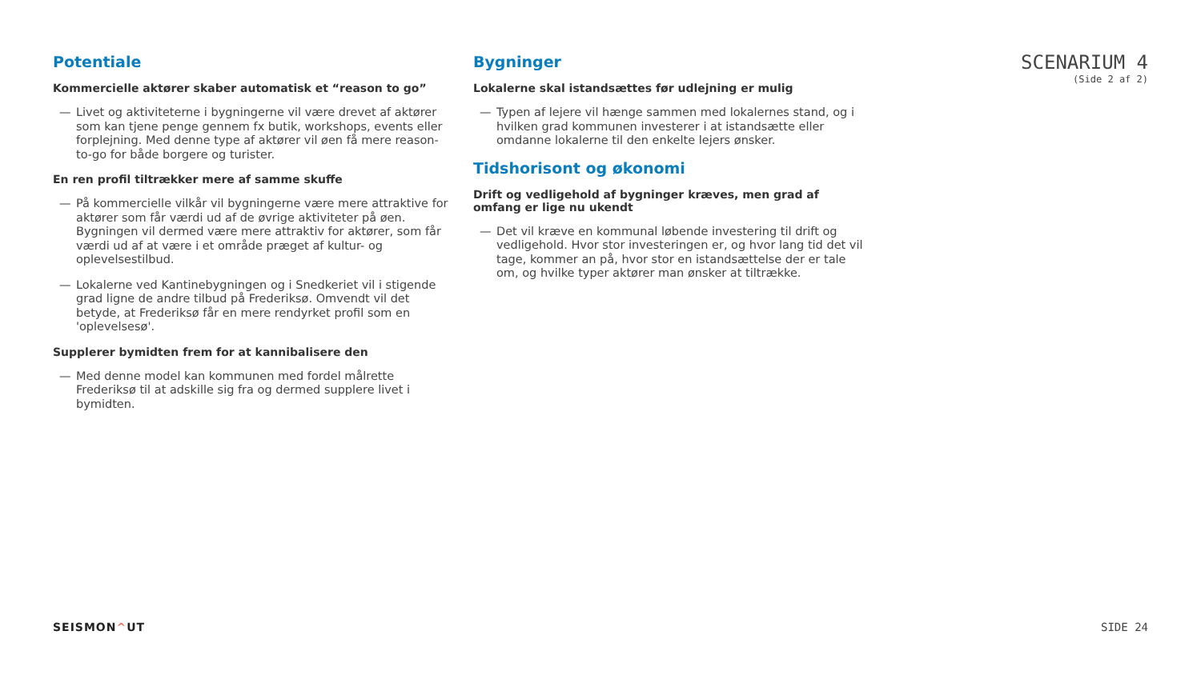Potentiale
Kommercielle aktører skaber automatisk et “reason to go”
— Livet og aktiviteterne i bygningerne vil være drevet af aktører som kan tjene penge gennem fx butik, workshops, events eller forplejning. Med denne type af aktører vil øen få mere reason-to-go for både borgere og turister.
En ren profil tiltrækker mere af samme skuffe
— På kommercielle vilkår vil bygningerne være mere attraktive for aktører som får værdi ud af de øvrige aktiviteter på øen. Bygningen vil dermed være mere attraktiv for aktører, som får værdi ud af at være i et område præget af kultur- og oplevelsestilbud.
— Lokalerne ved Kantinebygningen og i Snedkeriet vil i stigende grad ligne de andre tilbud på Frederiksø. Omvendt vil det betyde, at Frederiksø får en mere rendyrket profil som en 'oplevelsesø'.
Supplerer bymidten frem for at kannibalisere den
— Med denne model kan kommunen med fordel målrette Frederiksø til at adskille sig fra og dermed supplere livet i bymidten.
Bygninger
Lokalerne skal istandsættes før udlejning er mulig
— Typen af lejere vil hænge sammen med lokalernes stand, og i hvilken grad kommunen investerer i at istandsætte eller omdanne lokalerne til den enkelte lejers ønsker.
Tidshorisont og økonomi
Drift og vedligehold af bygninger kræves, men grad af omfang er lige nu ukendt
— Det vil kræve en kommunal løbende investering til drift og vedligehold. Hvor stor investeringen er, og hvor lang tid det vil tage, kommer an på, hvor stor en istandsættelse der er tale om, og hvilke typer aktører man ønsker at tiltrække.
SCENARIUM 4
(Side 2 af 2)
SEISMON^UT SIDE 24